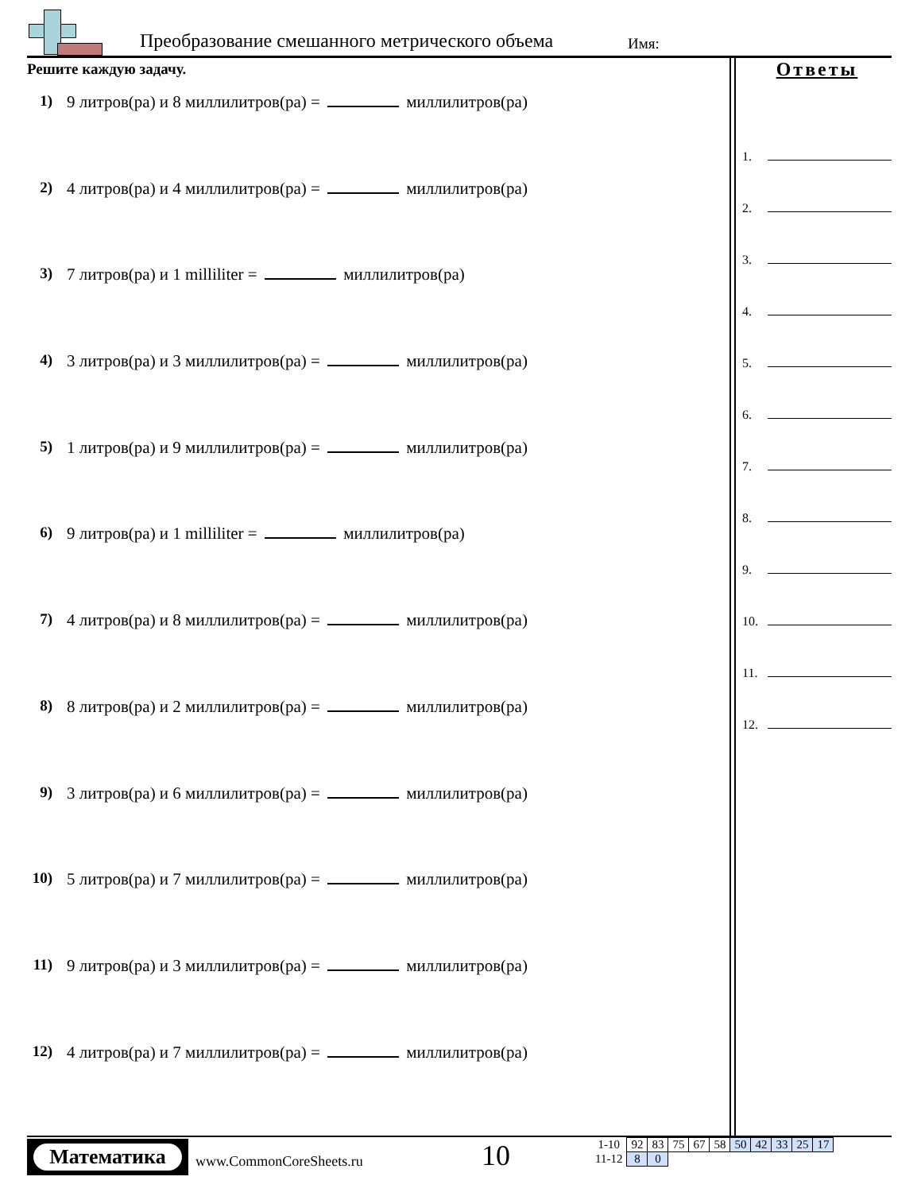Преобразование смешанного метрического объема
Имя:
Решите каждую задачу.
1) 9 литров(ра) и 8 миллилитров(ра) = миллилитров(ра)
2) 4 литров(ра) и 4 миллилитров(ра) = миллилитров(ра)
3) 7 литров(ра) и 1 milliliter = миллилитров(ра)
4) 3 литров(ра) и 3 миллилитров(ра) = миллилитров(ра)
5) 1 литров(ра) и 9 миллилитров(ра) = миллилитров(ра)
6) 9 литров(ра) и 1 milliliter = миллилитров(ра)
7) 4 литров(ра) и 8 миллилитров(ра) = миллилитров(ра)
8) 8 литров(ра) и 2 миллилитров(ра) = миллилитров(ра)
9) 3 литров(ра) и 6 миллилитров(ра) = миллилитров(ра)
10) 5 литров(ра) и 7 миллилитров(ра) = миллилитров(ра)
11) 9 литров(ра) и 3 миллилитров(ра) = миллилитров(ра)
12) 4 литров(ра) и 7 миллилитров(ра) = миллилитров(ра)
Ответы
1.
2.
3.
4.
5.
6.
7.
8.
9.
10.
11.
12.
Математика
www.CommonCoreSheets.ru 10
| 1-10 | 92 | 83 | 75 | 67 | 58 | 50 | 42 | 33 | 25 | 17 |
| 11-12 | 8 | 0 | | | | | | | | |